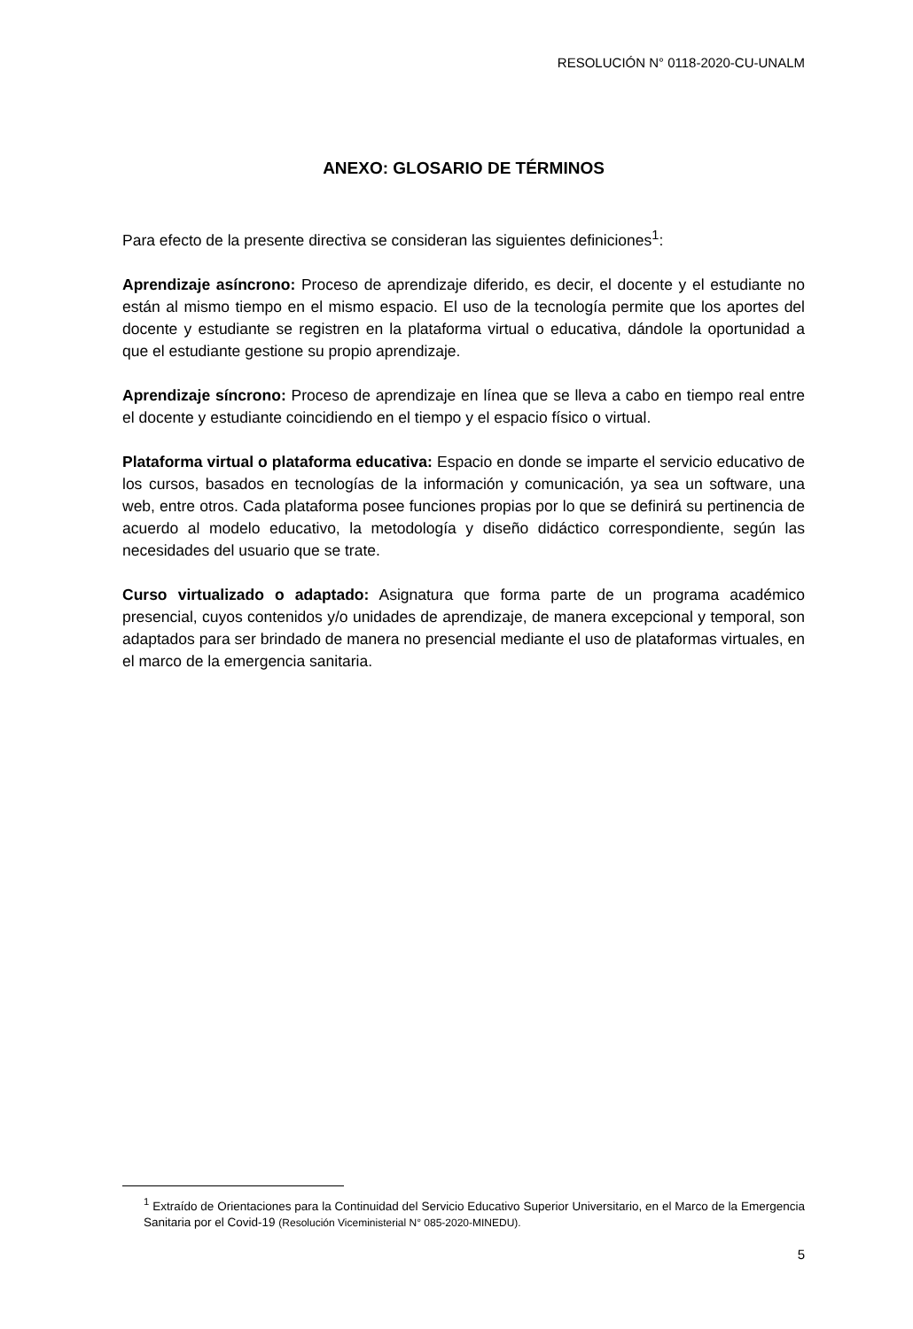RESOLUCIÓN N° 0118-2020-CU-UNALM
ANEXO: GLOSARIO DE TÉRMINOS
Para efecto de la presente directiva se consideran las siguientes definiciones<sup>1</sup>:
Aprendizaje asíncrono: Proceso de aprendizaje diferido, es decir, el docente y el estudiante no están al mismo tiempo en el mismo espacio. El uso de la tecnología permite que los aportes del docente y estudiante se registren en la plataforma virtual o educativa, dándole la oportunidad a que el estudiante gestione su propio aprendizaje.
Aprendizaje síncrono: Proceso de aprendizaje en línea que se lleva a cabo en tiempo real entre el docente y estudiante coincidiendo en el tiempo y el espacio físico o virtual.
Plataforma virtual o plataforma educativa: Espacio en donde se imparte el servicio educativo de los cursos, basados en tecnologías de la información y comunicación, ya sea un software, una web, entre otros. Cada plataforma posee funciones propias por lo que se definirá su pertinencia de acuerdo al modelo educativo, la metodología y diseño didáctico correspondiente, según las necesidades del usuario que se trate.
Curso virtualizado o adaptado: Asignatura que forma parte de un programa académico presencial, cuyos contenidos y/o unidades de aprendizaje, de manera excepcional y temporal, son adaptados para ser brindado de manera no presencial mediante el uso de plataformas virtuales, en el marco de la emergencia sanitaria.
<sup>1</sup> Extraído de Orientaciones para la Continuidad del Servicio Educativo Superior Universitario, en el Marco de la Emergencia Sanitaria por el Covid-19 (Resolución Viceministerial N° 085-2020-MINEDU).
5